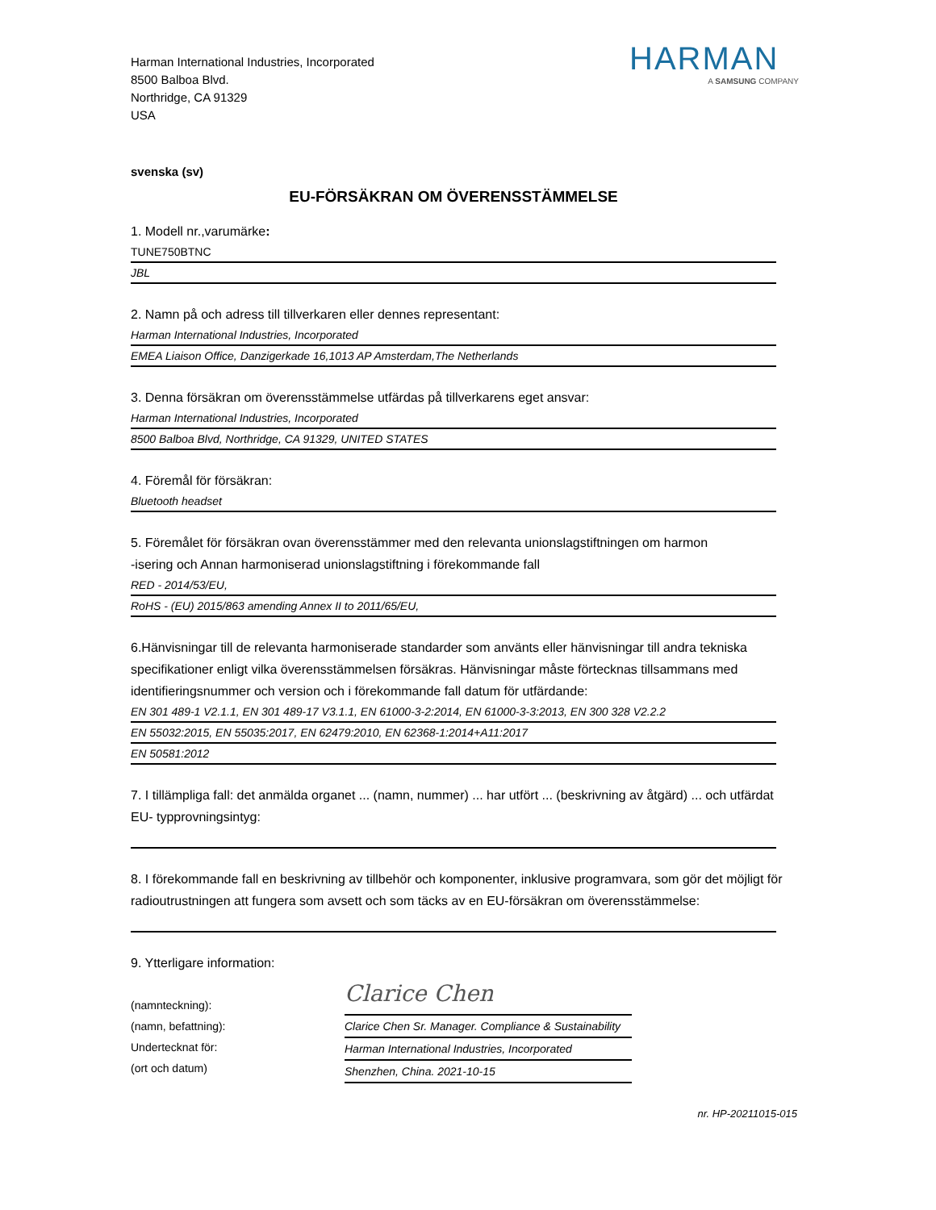Harman International Industries, Incorporated
8500 Balboa Blvd.
Northridge, CA 91329
USA
HARMAN
A SAMSUNG COMPANY
svenska (sv)
EU-FÖRSÄKRAN OM ÖVERENSSTÄMMELSE
1. Modell nr.,varumärke:
TUNE750BTNC
JBL
2. Namn på och adress till tillverkaren eller dennes representant:
Harman International Industries, Incorporated
EMEA Liaison Office, Danzigerkade 16,1013 AP Amsterdam,The Netherlands
3. Denna försäkran om överensstämmelse utfärdas på tillverkarens eget ansvar:
Harman International Industries, Incorporated
8500 Balboa Blvd, Northridge, CA 91329, UNITED STATES
4. Föremål för försäkran:
Bluetooth headset
5. Föremålet för försäkran ovan överensstämmer med den relevanta unionslagstiftningen om harmon
-isering och Annan harmoniserad unionslagstiftning i förekommande fall
RED - 2014/53/EU,
RoHS - (EU) 2015/863 amending Annex II to 2011/65/EU,
6.Hänvisningar till de relevanta harmoniserade standarder som använts eller hänvisningar till andra tekniska specifikationer enligt vilka överensstämmelsen försäkras. Hänvisningar måste förtecknas tillsammans med identifieringsnummer och version och i förekommande fall datum för utfärdande:
EN 301 489-1 V2.1.1, EN 301 489-17 V3.1.1, EN 61000-3-2:2014, EN 61000-3-3:2013, EN 300 328 V2.2.2
EN 55032:2015, EN 55035:2017, EN 62479:2010, EN 62368-1:2014+A11:2017
EN 50581:2012
7. I tillämpliga fall: det anmälda organet ... (namn, nummer) ... har utfört ... (beskrivning av åtgärd) ... och utfärdat EU- typprovningsintyg:
8. I förekommande fall en beskrivning av tillbehör och komponenter, inklusive programvara, som gör det möjligt för radioutrustningen att fungera som avsett och som täcks av en EU-försäkran om överensstämmelse:
9. Ytterligare information:
(namnteckning):
(namn, befattning):
Undertecknat för:
(ort och datum)
Clarice Chen
Clarice Chen Sr. Manager. Compliance & Sustainability
Harman International Industries, Incorporated
Shenzhen, China. 2021-10-15
nr. HP-20211015-015